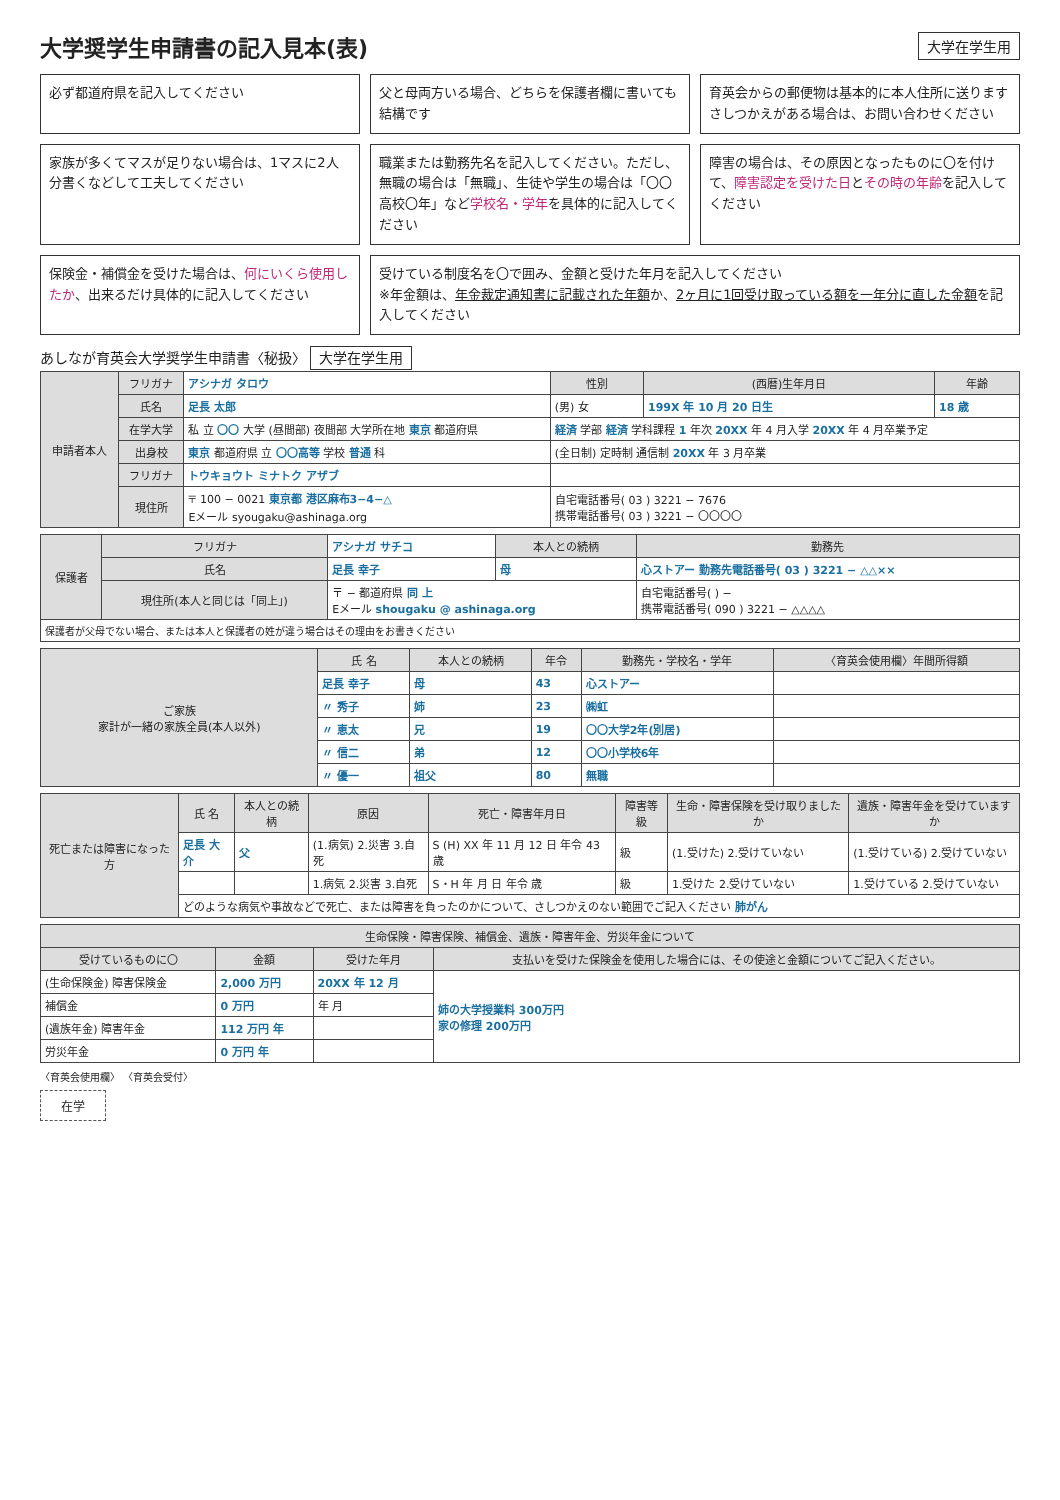大学奨学生申請書の記入見本(表)
大学在学生用
必ず都道府県を記入してください
父と母両方いる場合、どちらを保護者欄に書いても結構です
育英会からの郵便物は基本的に本人住所に送ります さしつかえがある場合は、お問い合わせください
家族が多くてマスが足りない場合は、1マスに2人分書くなどして工夫してください
職業または勤務先名を記入してください。ただし、無職の場合は「無職」、生徒や学生の場合は「〇〇高校〇年」など学校名・学年を具体的に記入してください
障害の場合は、その原因となったものに〇を付けて、障害認定を受けた日とその時の年齢を記入してください
保険金・補償金を受けた場合は、何にいくら使用したか、出来るだけ具体的に記入してください
受けている制度名を〇で囲み、金額と受けた年月を記入してください
※年金額は、年金裁定通知書に記載された年額か、2ヶ月に1回受け取っている額を一年分に直した金額を記入してください
あしなが育英会大学奨学生申請書〈秘扱〉 大学在学生用
| 申請者本人 | フリガナ | アシナガ タロウ | 性別 | (西暦)生年月日 | 年齢 |
| | 氏名 | 足長 太郎 | (男) 女 | 199X 年 10 月 20 日生 | 18 歳 |
| | 在学大学 | 私 立 〇〇 大学 (昼間部) 夜間部 大学所在地 東京 都道府県 | 経済 学部 経済 学科課程 1 年次 20XX 年 4 月入学 20XX 年 4 月卒業予定 | | |
| | 出身校 | 東京 都道府県 立 〇〇高等 学校 普通 科 | (全日制) 定時制 通信制 20XX 年 3 月卒業 | | |
| | フリガナ | トウキョウト ミナトク アザブ | | | |
| | 現住所 | 〒 100 − 0021 東京都 港区麻布3−4−△ Eメール syougaku@ashinaga.org | 自宅電話番号( 03 ) 3221 − 7676 携帯電話番号( 03 ) 3221 − 〇〇〇〇 | | |
| 保護者 | フリガナ | アシナガ サチコ | 本人との続柄 | 勤務先 |
| | 氏名 | 足長 幸子 | 母 | 心ストアー 勤務先電話番号( 03 ) 3221 − △△×× |
| | 現住所(本人と同じは「同上」) | 〒 − 都道府県 同 上 Eメール shougaku @ ashinaga.org | | 自宅電話番号( ) − 携帯電話番号( 090 ) 3221 − △△△△ |
| 保護者が父母でない場合、または本人と保護者の姓が違う場合はその理由をお書きください | | | | |
| ご家族 家計が一緒の家族全員(本人以外) | 氏 名 | 本人との続柄 | 年令 | 勤務先・学校名・学年 | 〈育英会使用欄〉年間所得額 |
| --- | --- | --- | --- | --- | --- |
| | 足長 幸子 | 母 | 43 | 心ストアー | |
| | 〃 秀子 | 姉 | 23 | ㈱虹 | |
| | 〃 恵太 | 兄 | 19 | 〇〇大学2年(別居) | |
| | 〃 信二 | 弟 | 12 | 〇〇小学校6年 | |
| | 〃 優一 | 祖父 | 80 | 無職 | |
| 死亡または障害になった方 | 氏 名 | 本人との続柄 | 原因 | 死亡・障害年月日 | 障害等級 | 生命・障害保険を受け取りましたか | 遺族・障害年金を受けていますか |
| --- | --- | --- | --- | --- | --- | --- | --- |
| | 足長 大介 | 父 | (1.病気) 2.災害 3.自死 | S (H) XX 年 11 月 12 日 年令 43 歳 | 級 | (1.受けた) 2.受けていない | (1.受けている) 2.受けていない |
| | | | 1.病気 2.災害 3.自死 | S・H 年 月 日 年令 歳 | 級 | 1.受けた 2.受けていない | 1.受けている 2.受けていない |
| | どのような病気や事故などで死亡、または障害を負ったのかについて、さしつかえのない範囲でご記入ください 肺がん | | | | | | |
| 生命保険・障害保険、補償金、遺族・障害年金、労災年金について | | | |
| --- | --- | --- | --- |
| 受けているものに〇 | 金額 | 受けた年月 | 支払いを受けた保険金を使用した場合には、その使途と金額についてご記入ください。 |
| (生命保険金) 障害保険金 | 2,000 万円 | 20XX 年 12 月 | 姉の大学授業料 300万円 家の修理 200万円 |
| 補償金 | 0 万円 | 年 月 | |
| (遺族年金) 障害年金 | 112 万円 年 | | |
| 労災年金 | 0 万円 年 | | |
〈育英会使用欄〉 〈育英会受付〉
在学